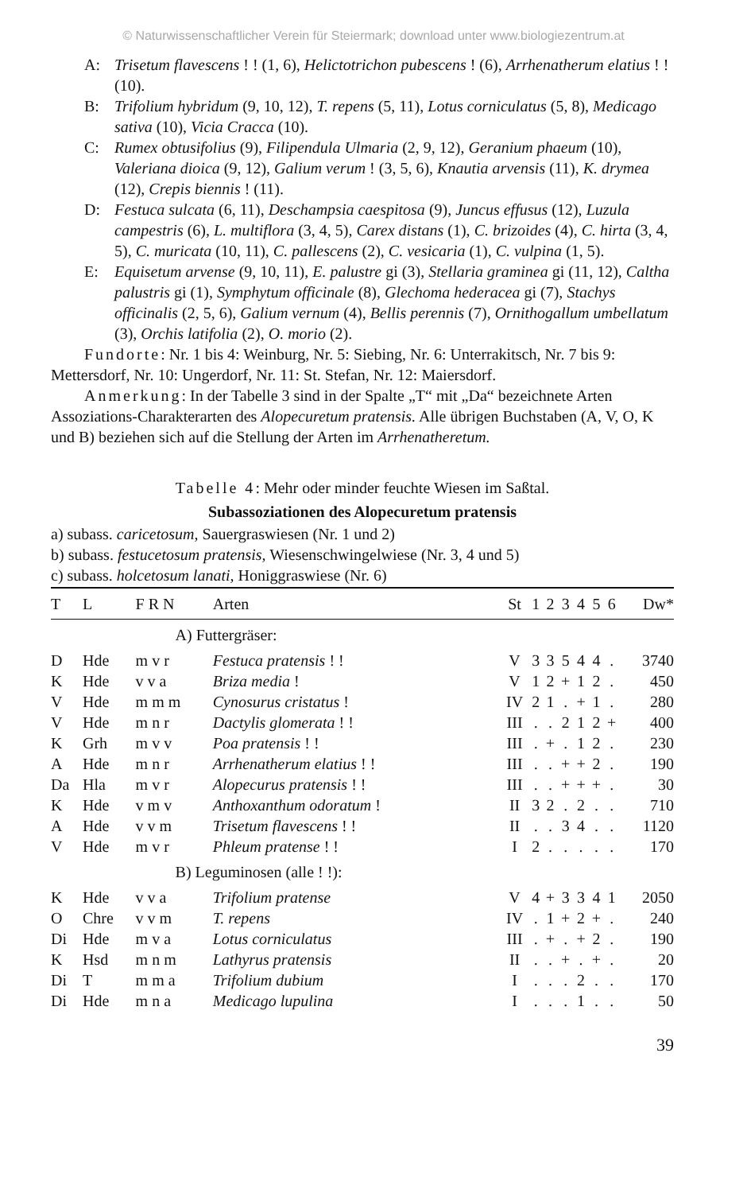© Naturwissenschaftlicher Verein für Steiermark; download unter www.biologiezentrum.at
A: Trisetum flavescens ! ! (1, 6), Helictotrichon pubescens ! (6), Arrhenatherum elatius ! ! (10).
B: Trifolium hybridum (9, 10, 12), T. repens (5, 11), Lotus corniculatus (5, 8), Medicago sativa (10), Vicia Cracca (10).
C: Rumex obtusifolius (9), Filipendula Ulmaria (2, 9, 12), Geranium phaeum (10), Valeriana dioica (9, 12), Galium verum ! (3, 5, 6), Knautia arvensis (11), K. drymea (12), Crepis biennis ! (11).
D: Festuca sulcata (6, 11), Deschampsia caespitosa (9), Juncus effusus (12), Luzula campestris (6), L. multiflora (3, 4, 5), Carex distans (1), C. brizoides (4), C. hirta (3, 4, 5), C. muricata (10, 11), C. pallescens (2), C. vesicaria (1), C. vulpina (1, 5).
E: Equisetum arvense (9, 10, 11), E. palustre gi (3), Stellaria graminea gi (11, 12), Caltha palustris gi (1), Symphytum officinale (8), Glechoma hederacea gi (7), Stachys officinalis (2, 5, 6), Galium vernum (4), Bellis perennis (7), Ornithogallum umbellatum (3), Orchis latifolia (2), O. morio (2).
Fundorte: Nr. 1 bis 4: Weinburg, Nr. 5: Siebing, Nr. 6: Unterrakitsch, Nr. 7 bis 9: Mettersdorf, Nr. 10: Ungerdorf, Nr. 11: St. Stefan, Nr. 12: Maiersdorf.
Anmerkung: In der Tabelle 3 sind in der Spalte „T“ mit „Da“ bezeichnete Arten Assoziations-Charakterarten des Alopecuretum pratensis. Alle übrigen Buchstaben (A, V, O, K und B) beziehen sich auf die Stellung der Arten im Arrhenatheretum.
Tabelle 4: Mehr oder minder feuchte Wiesen im Saßtal.
Subassoziationen des Alopecuretum pratensis
a) subass. caricetosum, Sauergraswiesen (Nr. 1 und 2)
b) subass. festucetosum pratensis, Wiesenschwingelwiese (Nr. 3, 4 und 5)
c) subass. holcetosum lanati, Honiggraswiese (Nr. 6)
| T | L | F R N | Arten | St | 1 | 2 | 3 | 4 | 5 | 6 | Dw* |
| --- | --- | --- | --- | --- | --- | --- | --- | --- | --- | --- | --- |
| | | A) Futtergräser: | | | | | | | | | |
| D | Hde | m v r | Festuca pratensis ! ! | V | 3 | 3 | 5 | 4 | 4 | . | 3740 |
| K | Hde | v v a | Briza media ! | V | 1 | 2 | + | 1 | 2 | . | 450 |
| V | Hde | m m m | Cynosurus cristatus ! | IV | 2 | 1 | . | + | 1 | . | 280 |
| V | Hde | m n r | Dactylis glomerata ! ! | III | . | . | 2 | 1 | 2 | + | 400 |
| K | Grh | m v v | Poa pratensis ! ! | III | . | + | . | 1 | 2 | . | 230 |
| A | Hde | m n r | Arrhenatherum elatius ! ! | III | . | . | + | + | 2 | . | 190 |
| Da | Hla | m v r | Alopecurus pratensis ! ! | III | . | . | + | + | + | . | 30 |
| K | Hde | v m v | Anthoxanthum odoratum ! | II | 3 | 2 | . | 2 | . | . | 710 |
| A | Hde | v v m | Trisetum flavescens ! ! | II | . | . | 3 | 4 | . | . | 1120 |
| V | Hde | m v r | Phleum pratense ! ! | I | 2 | . | . | . | . | . | 170 |
| | | B) Leguminosen (alle ! !): | | | | | | | | | |
| K | Hde | v v a | Trifolium pratense | V | 4 | + | 3 | 3 | 4 | 1 | 2050 |
| O | Chre | v v m | T. repens | IV | . | 1 | + | 2 | + | . | 240 |
| Di | Hde | m v a | Lotus corniculatus | III | . | + | . | + | 2 | . | 190 |
| K | Hsd | m n m | Lathyrus pratensis | II | . | . | + | . | + | . | 20 |
| Di | T | m m a | Trifolium dubium | I | . | . | . | 2 | . | . | 170 |
| Di | Hde | m n a | Medicago lupulina | I | . | . | . | 1 | . | . | 50 |
39